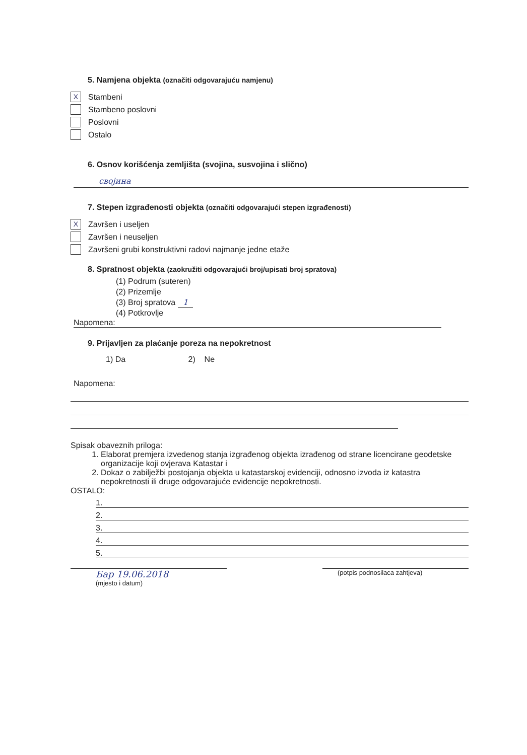5. Namjena objekta (označiti odgovarajuću namjenu)
X
Stambeni
Stambeno poslovni
Poslovni
Ostalo
6. Osnov korišćenja zemljišta (svojina, susvojina i slično)
својина
7. Stepen izgrađenosti objekta (označiti odgovarajući stepen izgrađenosti)
X
Završen i useljen
Završen i neuseljen
Završeni grubi konstruktivni radovi najmanje jedne etaže
8. Spratnost objekta (zaokružiti odgovarajući broj/upisati broj spratova)
(1) Podrum (suteren)
(2) Prizemlje
(3) Broj spratova 1
(4) Potkrovlje
Napomena:
9. Prijavljen za plaćanje poreza na nepokretnost
1) Da 2) Ne
Napomena:
Spisak obaveznih priloga:
1. Elaborat premjera izvedenog stanja izgrađenog objekta izrađenog od strane licencirane geodetske organizacije koji ovjerava Katastar i
2. Dokaz o zabilježbi postojanja objekta u katastarskoj evidenciji, odnosno izvoda iz katastra nepokretnosti ili druge odgovarajuće evidencije nepokretnosti.
OSTALO:
1.
2.
3.
4.
5.
Бар 19.06.2018
(mjesto i datum)
(potpis podnosilaca zahtjeva)